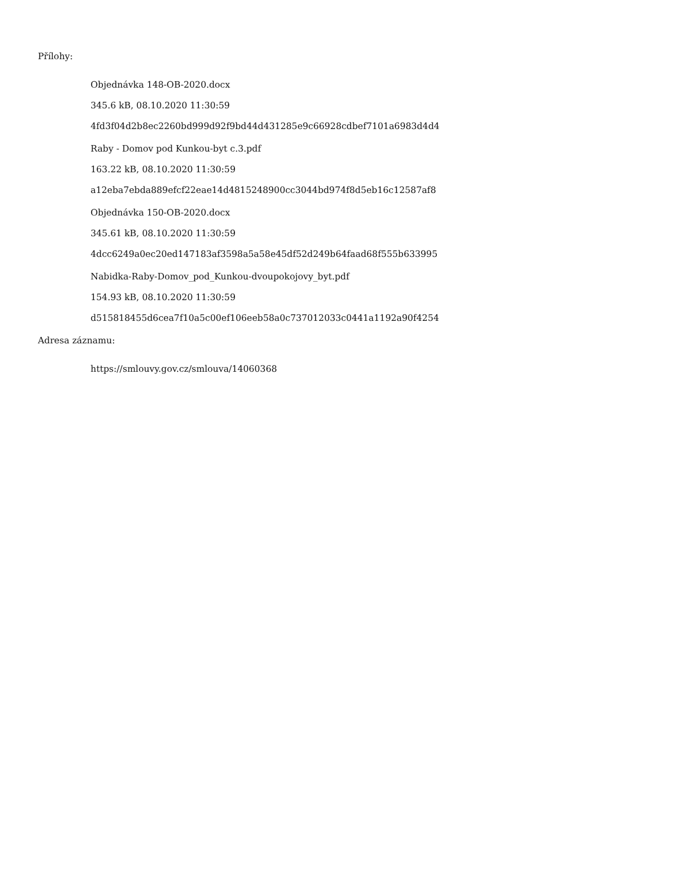Přílohy:
Objednávka 148-OB-2020.docx
345.6 kB, 08.10.2020 11:30:59
4fd3f04d2b8ec2260bd999d92f9bd44d431285e9c66928cdbef7101a6983d4d4
Raby - Domov pod Kunkou-byt c.3.pdf
163.22 kB, 08.10.2020 11:30:59
a12eba7ebda889efcf22eae14d4815248900cc3044bd974f8d5eb16c12587af8
Objednávka 150-OB-2020.docx
345.61 kB, 08.10.2020 11:30:59
4dcc6249a0ec20ed147183af3598a5a58e45df52d249b64faad68f555b633995
Nabidka-Raby-Domov_pod_Kunkou-dvoupokojovy_byt.pdf
154.93 kB, 08.10.2020 11:30:59
d515818455d6cea7f10a5c00ef106eeb58a0c737012033c0441a1192a90f4254
Adresa záznamu:
https://smlouvy.gov.cz/smlouva/14060368